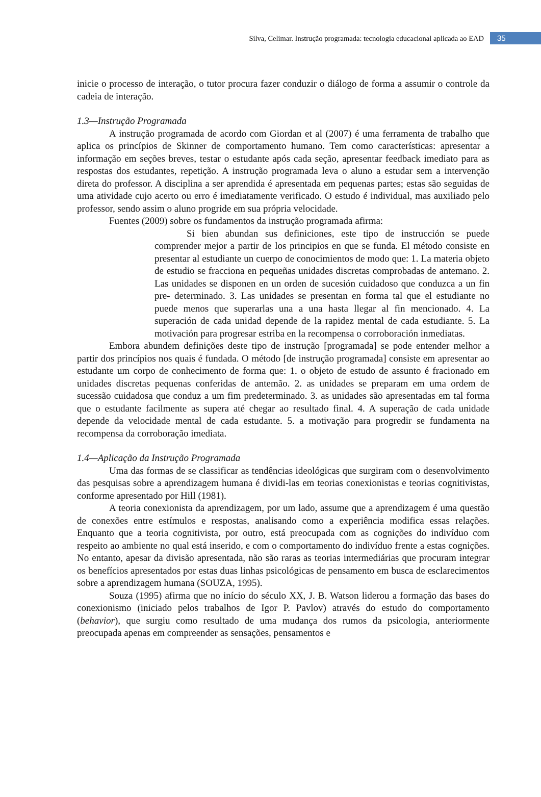Silva, Celimar. Instrução programada: tecnologia educacional aplicada ao EAD 35
inicie o processo de interação, o tutor procura fazer conduzir o diálogo de forma a assumir o controle da cadeia de interação.
1.3—Instrução Programada
A instrução programada de acordo com Giordan et al (2007) é uma ferramenta de trabalho que aplica os princípios de Skinner de comportamento humano. Tem como características: apresentar a informação em seções breves, testar o estudante após cada seção, apresentar feedback imediato para as respostas dos estudantes, repetição. A instrução programada leva o aluno a estudar sem a intervenção direta do professor. A disciplina a ser aprendida é apresentada em pequenas partes; estas são seguidas de uma atividade cujo acerto ou erro é imediatamente verificado. O estudo é individual, mas auxiliado pelo professor, sendo assim o aluno progride em sua própria velocidade.
Fuentes (2009) sobre os fundamentos da instrução programada afirma:
Si bien abundan sus definiciones, este tipo de instrucción se puede comprender mejor a partir de los principios en que se funda. El método consiste en presentar al estudiante un cuerpo de conocimientos de modo que: 1. La materia objeto de estudio se fracciona en pequeñas unidades discretas comprobadas de antemano. 2. Las unidades se disponen en un orden de sucesión cuidadoso que conduzca a un fin pre- determinado. 3. Las unidades se presentan en forma tal que el estudiante no puede menos que superarlas una a una hasta llegar al fin mencionado. 4. La superación de cada unidad depende de la rapidez mental de cada estudiante. 5. La motivación para progresar estriba en la recompensa o corroboración inmediatas.
Embora abundem definições deste tipo de instrução [programada] se pode entender melhor a partir dos princípios nos quais é fundada. O método [de instrução programada] consiste em apresentar ao estudante um corpo de conhecimento de forma que: 1. o objeto de estudo de assunto é fracionado em unidades discretas pequenas conferidas de antemão. 2. as unidades se preparam em uma ordem de sucessão cuidadosa que conduz a um fim predeterminado. 3. as unidades são apresentadas em tal forma que o estudante facilmente as supera até chegar ao resultado final. 4. A superação de cada unidade depende da velocidade mental de cada estudante. 5. a motivação para progredir se fundamenta na recompensa da corroboração imediata.
1.4—Aplicação da Instrução Programada
Uma das formas de se classificar as tendências ideológicas que surgiram com o desenvolvimento das pesquisas sobre a aprendizagem humana é dividi-las em teorias conexionistas e teorias cognitivistas, conforme apresentado por Hill (1981).
A teoria conexionista da aprendizagem, por um lado, assume que a aprendizagem é uma questão de conexões entre estímulos e respostas, analisando como a experiência modifica essas relações. Enquanto que a teoria cognitivista, por outro, está preocupada com as cognições do indivíduo com respeito ao ambiente no qual está inserido, e com o comportamento do indivíduo frente a estas cognições. No entanto, apesar da divisão apresentada, não são raras as teorias intermediárias que procuram integrar os benefícios apresentados por estas duas linhas psicológicas de pensamento em busca de esclarecimentos sobre a aprendizagem humana (SOUZA, 1995).
Souza (1995) afirma que no início do século XX, J. B. Watson liderou a formação das bases do conexionismo (iniciado pelos trabalhos de Igor P. Pavlov) através do estudo do comportamento (behavior), que surgiu como resultado de uma mudança dos rumos da psicologia, anteriormente preocupada apenas em compreender as sensações, pensamentos e